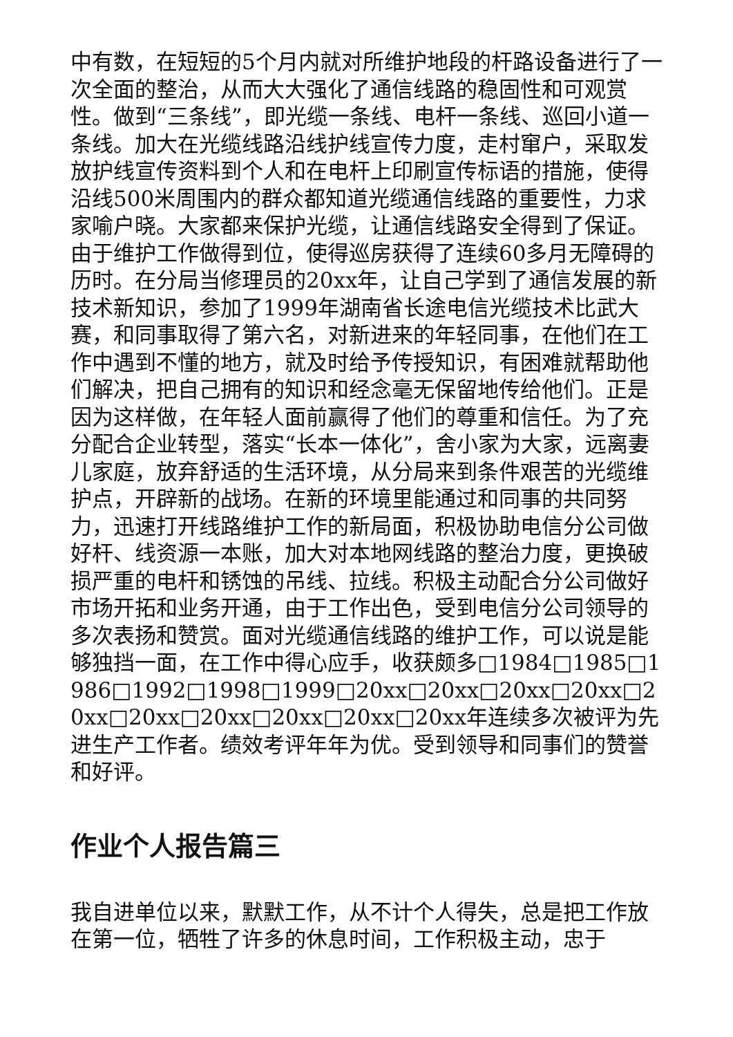中有数，在短短的5个月内就对所维护地段的杆路设备进行了一次全面的整治，从而大大强化了通信线路的稳固性和可观赏性。做到“三条线”，即光缆一条线、电杆一条线、巡回小道一条线。加大在光缆线路沿线护线宣传力度，走村窜户，采取发放护线宣传资料到个人和在电杆上印刷宣传标语的措施，使得沿线500米周围内的群众都知道光缆通信线路的重要性，力求家喻户晓。大家都来保护光缆，让通信线路安全得到了保证。由于维护工作做得到位，使得巡房获得了连续60多月无障碍的历时。在分局当修理员的20xx年，让自己学到了通信发展的新技术新知识，参加了1999年湖南省长途电信光缆技术比武大赛，和同事取得了第六名，对新进来的年轻同事，在他们在工作中遇到不懂的地方，就及时给予传授知识，有困难就帮助他们解决，把自己拥有的知识和经念毫无保留地传给他们。正是因为这样做，在年轻人面前赢得了他们的尊重和信任。为了充分配合企业转型，落实“长本一体化”，舍小家为大家，远离妻儿家庭，放弃舒适的生活环境，从分局来到条件艰苦的光缆维护点，开辟新的战场。在新的环境里能通过和同事的共同努力，迅速打开线路维护工作的新局面，积极协助电信分公司做好杆、线资源一本账，加大对本地网线路的整治力度，更换破损严重的电杆和锈蚀的吊线、拉线。积极主动配合分公司做好市场开拓和业务开通，由于工作出色，受到电信分公司领导的多次表扬和赞赏。面对光缆通信线路的维护工作，可以说是能够独挡一面，在工作中得心应手，收获颇多□1984□1985□1986□1992□1998□1999□20xx□20xx□20xx□20xx□20xx□20xx□20xx□20xx□20xx□20xx年连续多次被评为先进生产工作者。绩效考评年年为优。受到领导和同事们的赞誉和好评。
作业个人报告篇三
我自进单位以来，默默工作，从不计个人得失，总是把工作放在第一位，牺牲了许多的休息时间，工作积极主动，忠于